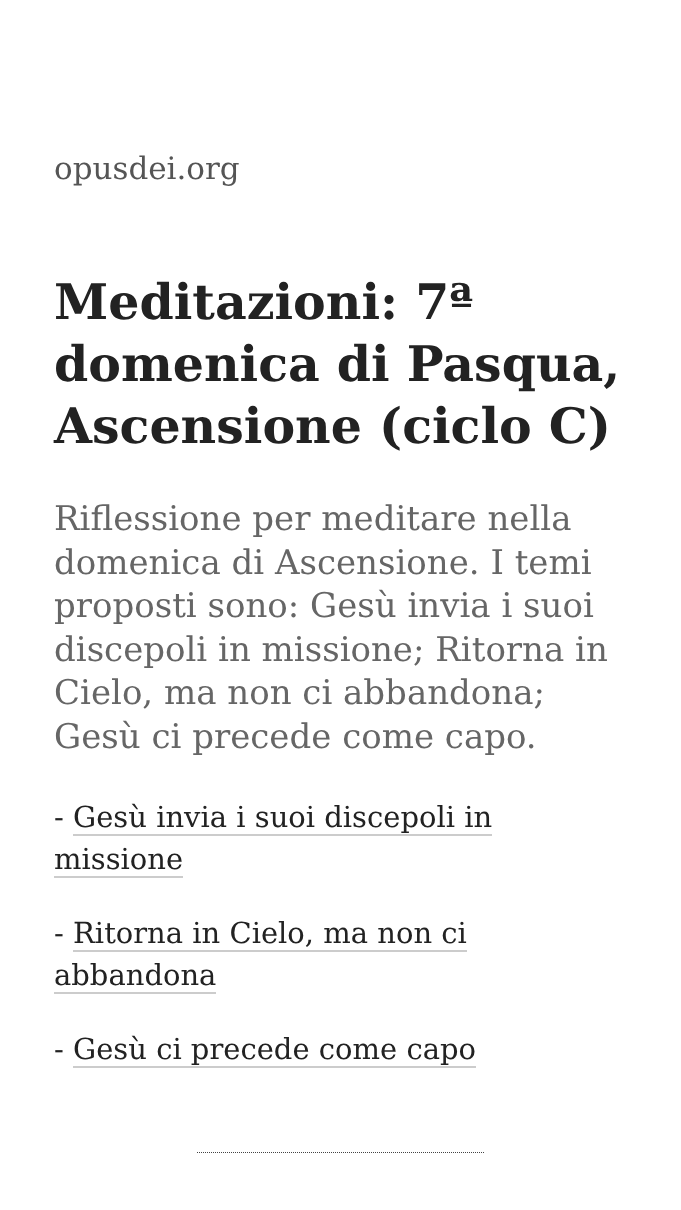opusdei.org
Meditazioni: 7ª domenica di Pasqua, Ascensione (ciclo C)
Riflessione per meditare nella domenica di Ascensione. I temi proposti sono: Gesù invia i suoi discepoli in missione; Ritorna in Cielo, ma non ci abbandona; Gesù ci precede come capo.
- Gesù invia i suoi discepoli in missione
- Ritorna in Cielo, ma non ci abbandona
- Gesù ci precede come capo